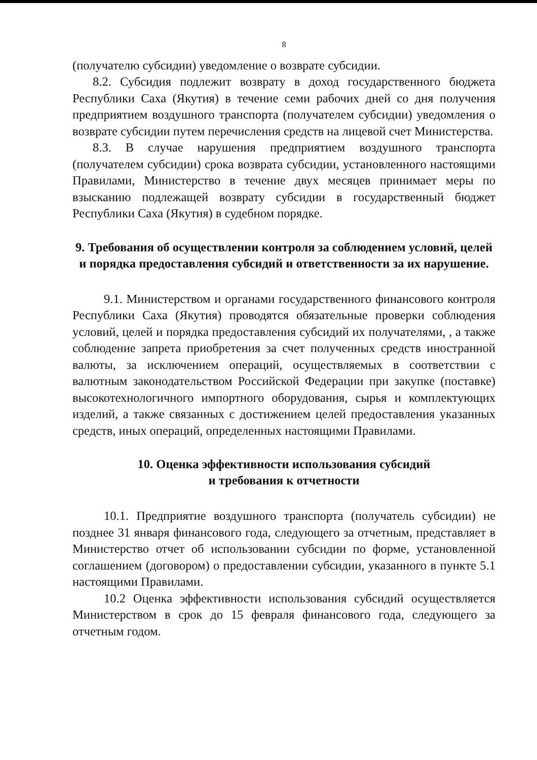8
(получателю субсидии) уведомление о возврате субсидии.
8.2. Субсидия подлежит возврату в доход государственного бюджета Республики Саха (Якутия) в течение семи рабочих дней со дня получения предприятием воздушного транспорта (получателем субсидии) уведомления о возврате субсидии путем перечисления средств на лицевой счет Министерства.
8.3. В случае нарушения предприятием воздушного транспорта (получателем субсидии) срока возврата субсидии, установленного настоящими Правилами, Министерство в течение двух месяцев принимает меры по взысканию подлежащей возврату субсидии в государственный бюджет Республики Саха (Якутия) в судебном порядке.
9. Требования об осуществлении контроля за соблюдением условий, целей и порядка предоставления субсидий и ответственности за их нарушение.
9.1. Министерством и органами государственного финансового контроля Республики Саха (Якутия) проводятся обязательные проверки соблюдения условий, целей и порядка предоставления субсидий их получателями, , а также соблюдение запрета приобретения за счет полученных средств иностранной валюты, за исключением операций, осуществляемых в соответствии с валютным законодательством Российской Федерации при закупке (поставке) высокотехнологичного импортного оборудования, сырья и комплектующих изделий, а также связанных с достижением целей предоставления указанных средств, иных операций, определенных настоящими Правилами.
10. Оценка эффективности использования субсидий
и требования к отчетности
10.1. Предприятие воздушного транспорта (получатель субсидии) не позднее 31 января финансового года, следующего за отчетным, представляет в Министерство отчет об использовании субсидии по форме, установленной соглашением (договором) о предоставлении субсидии, указанного в пункте 5.1 настоящими Правилами.
10.2 Оценка эффективности использования субсидий осуществляется Министерством в срок до 15 февраля финансового года, следующего за отчетным годом.